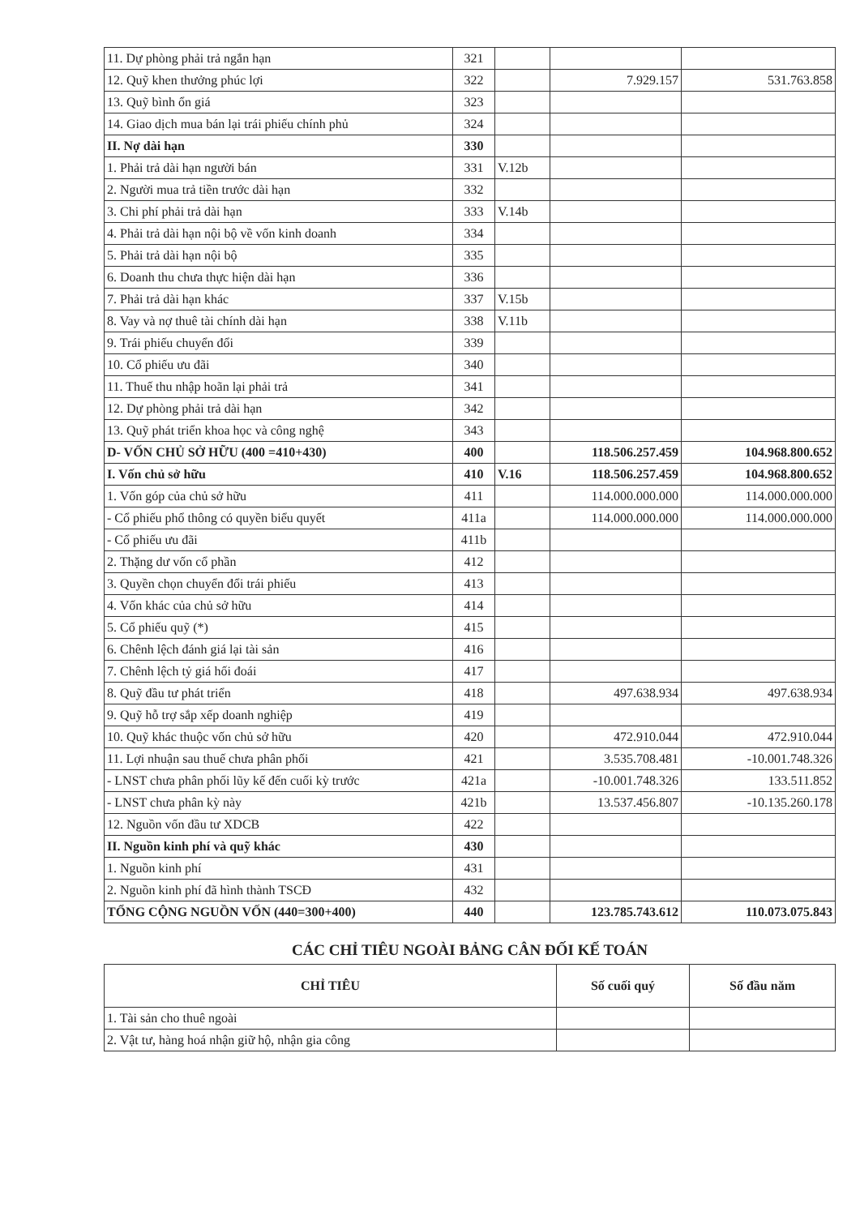| 11. Dự phòng phải trả ngắn hạn | 321 | | | |
| 12. Quỹ khen thưởng phúc lợi | 322 | | 7.929.157 | 531.763.858 |
| 13. Quỹ bình ổn giá | 323 | | | |
| 14. Giao dịch mua bán lại trái phiếu chính phủ | 324 | | | |
| II. Nợ dài hạn | 330 | | | |
| 1. Phải trả dài hạn người bán | 331 | V.12b | | |
| 2. Người mua trả tiền trước dài hạn | 332 | | | |
| 3. Chi phí phải trả dài hạn | 333 | V.14b | | |
| 4. Phải trả dài hạn nội bộ về vốn kinh doanh | 334 | | | |
| 5. Phải trả dài hạn nội bộ | 335 | | | |
| 6. Doanh thu chưa thực hiện dài hạn | 336 | | | |
| 7. Phải trả dài hạn khác | 337 | V.15b | | |
| 8. Vay và nợ thuê tài chính dài hạn | 338 | V.11b | | |
| 9. Trái phiếu chuyển đổi | 339 | | | |
| 10. Cổ phiếu ưu đãi | 340 | | | |
| 11. Thuế thu nhập hoãn lại phải trả | 341 | | | |
| 12. Dự phòng phải trả dài hạn | 342 | | | |
| 13. Quỹ phát triển khoa học và công nghệ | 343 | | | |
| D- VỐN CHỦ SỞ HỮU (400 =410+430) | 400 | | 118.506.257.459 | 104.968.800.652 |
| I. Vốn chủ sở hữu | 410 | V.16 | 118.506.257.459 | 104.968.800.652 |
| 1. Vốn góp của chủ sở hữu | 411 | | 114.000.000.000 | 114.000.000.000 |
| - Cổ phiếu phổ thông có quyền biểu quyết | 411a | | 114.000.000.000 | 114.000.000.000 |
| - Cổ phiếu ưu đãi | 411b | | | |
| 2. Thặng dư vốn cổ phần | 412 | | | |
| 3. Quyền chọn chuyển đổi trái phiếu | 413 | | | |
| 4. Vốn khác của chủ sở hữu | 414 | | | |
| 5. Cổ phiếu quỹ (*) | 415 | | | |
| 6. Chênh lệch đánh giá lại tài sản | 416 | | | |
| 7. Chênh lệch tỷ giá hối đoái | 417 | | | |
| 8. Quỹ đầu tư phát triển | 418 | | 497.638.934 | 497.638.934 |
| 9. Quỹ hỗ trợ sắp xếp doanh nghiệp | 419 | | | |
| 10. Quỹ khác thuộc vốn chủ sở hữu | 420 | | 472.910.044 | 472.910.044 |
| 11. Lợi nhuận sau thuế chưa phân phối | 421 | | 3.535.708.481 | -10.001.748.326 |
| - LNST chưa phân phối lũy kế đến cuối kỳ trước | 421a | | -10.001.748.326 | 133.511.852 |
| - LNST chưa phân kỳ này | 421b | | 13.537.456.807 | -10.135.260.178 |
| 12. Nguồn vốn đầu tư XDCB | 422 | | | |
| II. Nguồn kinh phí và quỹ khác | 430 | | | |
| 1. Nguồn kinh phí | 431 | | | |
| 2. Nguồn kinh phí đã hình thành TSCĐ | 432 | | | |
| TỔNG CỘNG NGUỒN VỐN (440=300+400) | 440 | | 123.785.743.612 | 110.073.075.843 |
CÁC CHỈ TIÊU NGOÀI BẢNG CÂN ĐỐI KẾ TOÁN
| CHỈ TIÊU | Số cuối quý | Số đầu năm |
| --- | --- | --- |
| 1. Tài sản cho thuê ngoài | | |
| 2. Vật tư, hàng hoá nhận giữ hộ, nhận gia công | | |